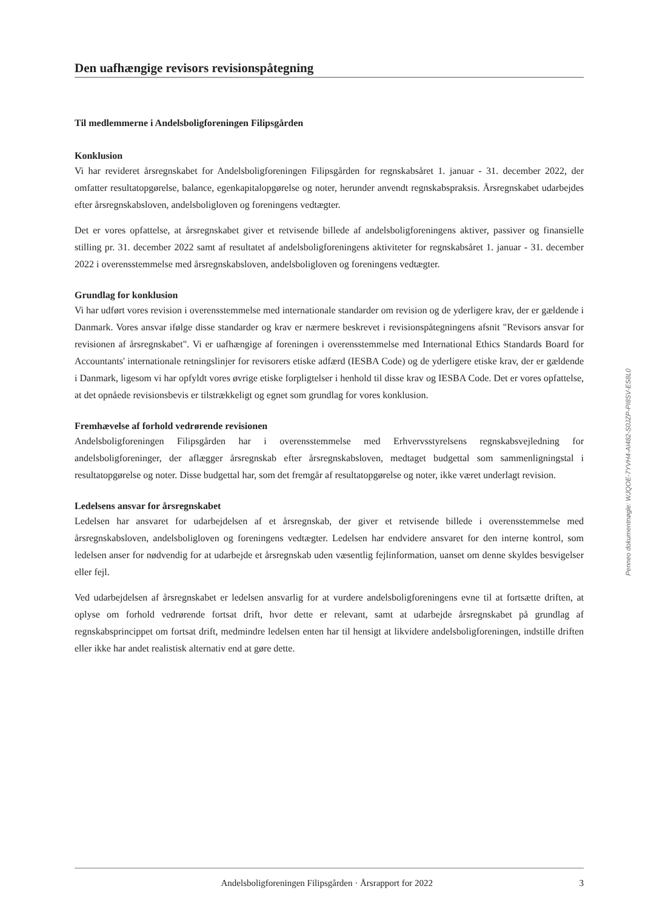Den uafhængige revisors revisionspåtegning
Til medlemmerne i Andelsboligforeningen Filipsgården
Konklusion
Vi har revideret årsregnskabet for Andelsboligforeningen Filipsgården for regnskabsåret 1. januar - 31. december 2022, der omfatter resultatopgørelse, balance, egenkapitalopgørelse og noter, herunder anvendt regnskabspraksis. Årsregnskabet udarbejdes efter årsregnskabsloven, andelsboligloven og foreningens vedtægter.
Det er vores opfattelse, at årsregnskabet giver et retvisende billede af andelsboligforeningens aktiver, passiver og finansielle stilling pr. 31. december 2022 samt af resultatet af andelsboligforeningens aktiviteter for regnskabsåret 1. januar - 31. december 2022 i overensstemmelse med årsregnskabsloven, andelsboligloven og foreningens vedtægter.
Grundlag for konklusion
Vi har udført vores revision i overensstemmelse med internationale standarder om revision og de yderligere krav, der er gældende i Danmark. Vores ansvar ifølge disse standarder og krav er nærmere beskrevet i revisionspåtegningens afsnit "Revisors ansvar for revisionen af årsregnskabet". Vi er uafhængige af foreningen i overensstemmelse med International Ethics Standards Board for Accountants' internationale retningslinjer for revisorers etiske adfærd (IESBA Code) og de yderligere etiske krav, der er gældende i Danmark, ligesom vi har opfyldt vores øvrige etiske forpligtelser i henhold til disse krav og IESBA Code. Det er vores opfattelse, at det opnåede revisionsbevis er tilstrækkeligt og egnet som grundlag for vores konklusion.
Fremhævelse af forhold vedrørende revisionen
Andelsboligforeningen Filipsgården har i overensstemmelse med Erhvervsstyrelsens regnskabsvejledning for andelsboligforeninger, der aflægger årsregnskab efter årsregnskabsloven, medtaget budgettal som sammenligningstal i resultatopgørelse og noter. Disse budgettal har, som det fremgår af resultatopgørelse og noter, ikke været underlagt revision.
Ledelsens ansvar for årsregnskabet
Ledelsen har ansvaret for udarbejdelsen af et årsregnskab, der giver et retvisende billede i overensstemmelse med årsregnskabsloven, andelsboligloven og foreningens vedtægter. Ledelsen har endvidere ansvaret for den interne kontrol, som ledelsen anser for nødvendig for at udarbejde et årsregnskab uden væsentlig fejlinformation, uanset om denne skyldes besvigelser eller fejl.
Ved udarbejdelsen af årsregnskabet er ledelsen ansvarlig for at vurdere andelsboligforeningens evne til at fortsætte driften, at oplyse om forhold vedrørende fortsat drift, hvor dette er relevant, samt at udarbejde årsregnskabet på grundlag af regnskabsprincippet om fortsat drift, medmindre ledelsen enten har til hensigt at likvidere andelsboligforeningen, indstille driften eller ikke har andet realistisk alternativ end at gøre dette.
Penneo dokumentnøgle: WJQOE-7YVH4-AI482-S0JZP-PI8SV-ES8L0
Andelsboligforeningen Filipsgården · Årsrapport for 2022 3